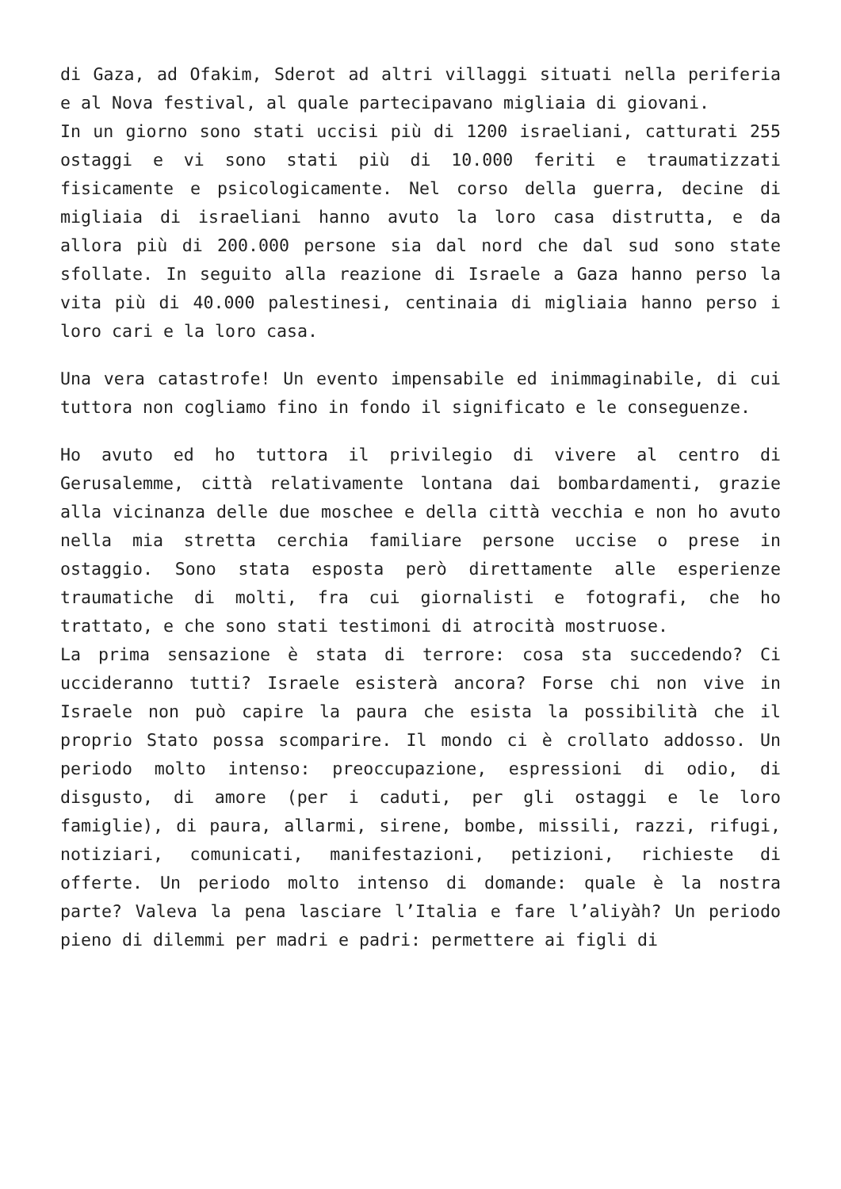di Gaza, ad Ofakim, Sderot ad altri villaggi situati nella periferia e al Nova festival, al quale partecipavano migliaia di giovani.
In un giorno sono stati uccisi più di 1200 israeliani, catturati 255 ostaggi e vi sono stati più di 10.000 feriti e traumatizzati fisicamente e psicologicamente. Nel corso della guerra, decine di migliaia di israeliani hanno avuto la loro casa distrutta, e da allora più di 200.000 persone sia dal nord che dal sud sono state sfollate. In seguito alla reazione di Israele a Gaza hanno perso la vita più di 40.000 palestinesi, centinaia di migliaia hanno perso i loro cari e la loro casa.
Una vera catastrofe! Un evento impensabile ed inimmaginabile, di cui tuttora non cogliamo fino in fondo il significato e le conseguenze.
Ho avuto ed ho tuttora il privilegio di vivere al centro di Gerusalemme, città relativamente lontana dai bombardamenti, grazie alla vicinanza delle due moschee e della città vecchia e non ho avuto nella mia stretta cerchia familiare persone uccise o prese in ostaggio. Sono stata esposta però direttamente alle esperienze traumatiche di molti, fra cui giornalisti e fotografi, che ho trattato, e che sono stati testimoni di atrocità mostruose.
La prima sensazione è stata di terrore: cosa sta succedendo? Ci uccideranno tutti? Israele esisterà ancora? Forse chi non vive in Israele non può capire la paura che esista la possibilità che il proprio Stato possa scomparire. Il mondo ci è crollato addosso. Un periodo molto intenso: preoccupazione, espressioni di odio, di disgusto, di amore (per i caduti, per gli ostaggi e le loro famiglie), di paura, allarmi, sirene, bombe, missili, razzi, rifugi, notiziari, comunicati, manifestazioni, petizioni, richieste di offerte. Un periodo molto intenso di domande: quale è la nostra parte? Valeva la pena lasciare l’Italia e fare l’aliyàh? Un periodo pieno di dilemmi per madri e padri: permettere ai figli di